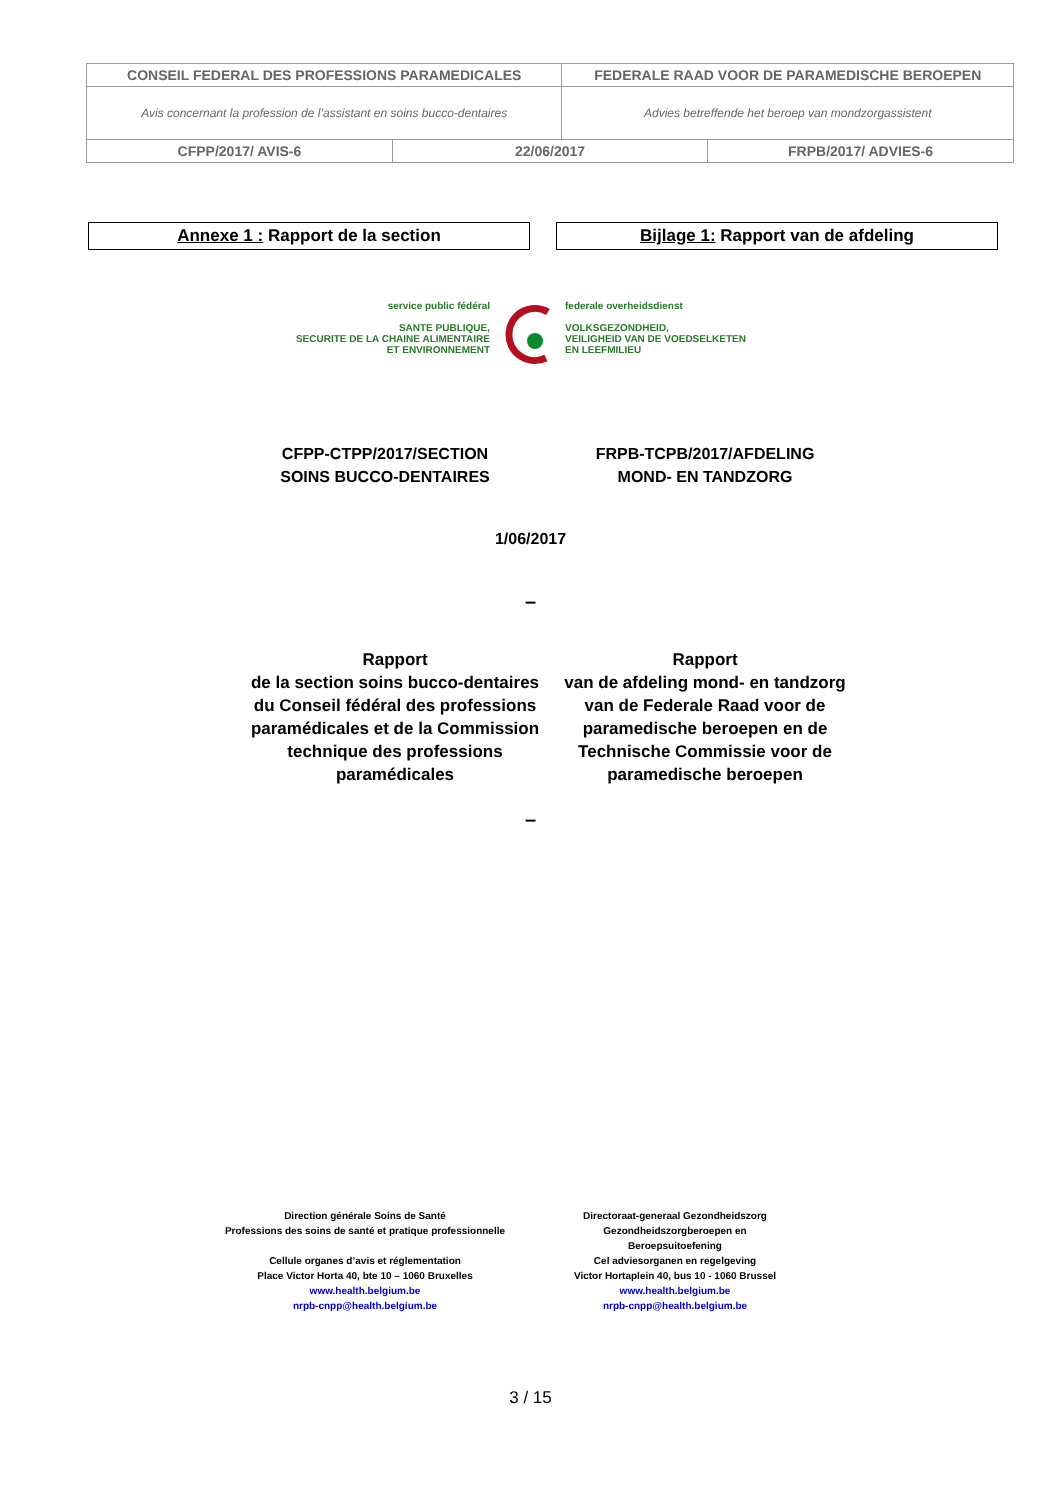| CONSEIL FEDERAL DES PROFESSIONS PARAMEDICALES | | FEDERALE RAAD VOOR DE PARAMEDISCHE BEROEPEN | |
| Avis concernant la profession de l’assistant en soins bucco-dentaires | | Advies betreffende het beroep van mondzorgassistent | |
| CFPP/2017/ AVIS-6 | 22/06/2017 | | FRPB/2017/ ADVIES-6 |
Annexe 1 : Rapport de la section Bijlage 1: Rapport van de afdeling
service public fédéral
SANTE PUBLIQUE,
SECURITE DE LA CHAINE ALIMENTAIRE
ET ENVIRONNEMENT
federale overheidsdienst
VOLKSGEZONDHEID,
VEILIGHEID VAN DE VOEDSELKETEN
EN LEEFMILIEU
CFPP-CTPP/2017/SECTION
SOINS BUCCO-DENTAIRES
FRPB-TCPB/2017/AFDELING
MOND- EN TANDZORG
1/06/2017
–
Rapport
de la section soins bucco-dentaires du Conseil fédéral des professions paramédicales et de la Commission technique des professions paramédicales
Rapport
van de afdeling mond- en tandzorg van de Federale Raad voor de paramedische beroepen en de Technische Commissie voor de paramedische beroepen
–
Direction générale Soins de Santé
Professions des soins de santé et pratique professionnelle
Cellule organes d’avis et réglementation
Place Victor Horta 40, bte 10 – 1060 Bruxelles
www.health.belgium.be
nrpb-cnpp@health.belgium.be
Directoraat-generaal Gezondheidszorg
Gezondheidszorgberoepen en
Beroepsuitoefening
Cel adviesorganen en regelgeving
Victor Hortaplein 40, bus 10 - 1060 Brussel
www.health.belgium.be
nrpb-cnpp@health.belgium.be
3 / 15